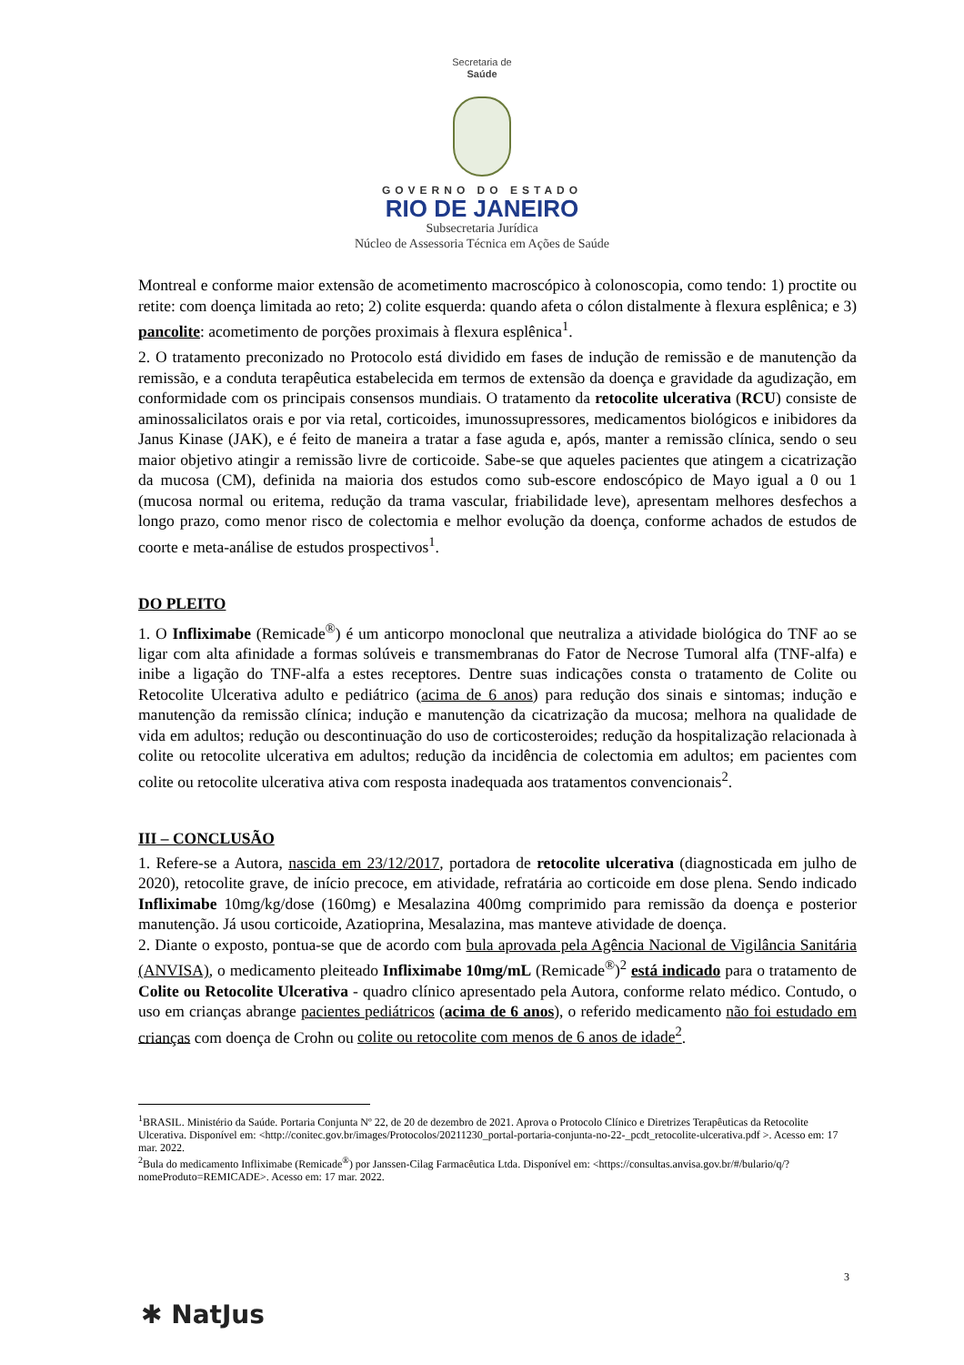Secretaria de
Saúde
GOVERNO DO ESTADO
RIO DE JANEIRO
Subsecretaria Jurídica
Núcleo de Assessoria Técnica em Ações de Saúde
Montreal e conforme maior extensão de acometimento macroscópico à colonoscopia, como tendo: 1) proctite ou retite: com doença limitada ao reto; 2) colite esquerda: quando afeta o cólon distalmente à flexura esplênica; e 3) pancolite: acometimento de porções proximais à flexura esplênica<sup>1</sup>.
2. O tratamento preconizado no Protocolo está dividido em fases de indução de remissão e de manutenção da remissão, e a conduta terapêutica estabelecida em termos de extensão da doença e gravidade da agudização, em conformidade com os principais consensos mundiais. O tratamento da retocolite ulcerativa (RCU) consiste de aminossalicilatos orais e por via retal, corticoides, imunossupressores, medicamentos biológicos e inibidores da Janus Kinase (JAK), e é feito de maneira a tratar a fase aguda e, após, manter a remissão clínica, sendo o seu maior objetivo atingir a remissão livre de corticoide. Sabe-se que aqueles pacientes que atingem a cicatrização da mucosa (CM), definida na maioria dos estudos como sub-escore endoscópico de Mayo igual a 0 ou 1 (mucosa normal ou eritema, redução da trama vascular, friabilidade leve), apresentam melhores desfechos a longo prazo, como menor risco de colectomia e melhor evolução da doença, conforme achados de estudos de coorte e meta-análise de estudos prospectivos<sup>1</sup>.
DO PLEITO
1. O Infliximabe (Remicade<sup>®</sup>) é um anticorpo monoclonal que neutraliza a atividade biológica do TNF ao se ligar com alta afinidade a formas solúveis e transmembranas do Fator de Necrose Tumoral alfa (TNF-alfa) e inibe a ligação do TNF-alfa a estes receptores. Dentre suas indicações consta o tratamento de Colite ou Retocolite Ulcerativa adulto e pediátrico (acima de 6 anos) para redução dos sinais e sintomas; indução e manutenção da remissão clínica; indução e manutenção da cicatrização da mucosa; melhora na qualidade de vida em adultos; redução ou descontinuação do uso de corticosteroides; redução da hospitalização relacionada à colite ou retocolite ulcerativa em adultos; redução da incidência de colectomia em adultos; em pacientes com colite ou retocolite ulcerativa ativa com resposta inadequada aos tratamentos convencionais<sup>2</sup>.
III – CONCLUSÃO
1. Refere-se a Autora, nascida em 23/12/2017, portadora de retocolite ulcerativa (diagnosticada em julho de 2020), retocolite grave, de início precoce, em atividade, refratária ao corticoide em dose plena. Sendo indicado Infliximabe 10mg/kg/dose (160mg) e Mesalazina 400mg comprimido para remissão da doença e posterior manutenção. Já usou corticoide, Azatioprina, Mesalazina, mas manteve atividade de doença.
2. Diante o exposto, pontua-se que de acordo com bula aprovada pela Agência Nacional de Vigilância Sanitária (ANVISA), o medicamento pleiteado Infliximabe 10mg/mL (Remicade<sup>®</sup>)<sup>2</sup> está indicado para o tratamento de Colite ou Retocolite Ulcerativa - quadro clínico apresentado pela Autora, conforme relato médico. Contudo, o uso em crianças abrange pacientes pediátricos (acima de 6 anos), o referido medicamento não foi estudado em crianças com doença de Crohn ou colite ou retocolite com menos de 6 anos de idade<sup>2</sup>.
<sup>1</sup> BRASIL. Ministério da Saúde. Portaria Conjunta Nº 22, de 20 de dezembro de 2021. Aprova o Protocolo Clínico e Diretrizes Terapêuticas da Retocolite Ulcerativa. Disponível em: <http://conitec.gov.br/images/Protocolos/20211230_portal-portaria-conjunta-no-22-_pcdt_retocolite-ulcerativa.pdf >. Acesso em: 17 mar. 2022.
<sup>2</sup> Bula do medicamento Infliximabe (Remicade<sup>®</sup>) por Janssen-Cilag Farmacêutica Ltda. Disponível em: <https://consultas.anvisa.gov.br/#/bulario/q/?nomeProduto=REMICADE>. Acesso em: 17 mar. 2022.
3
✱ NatJus